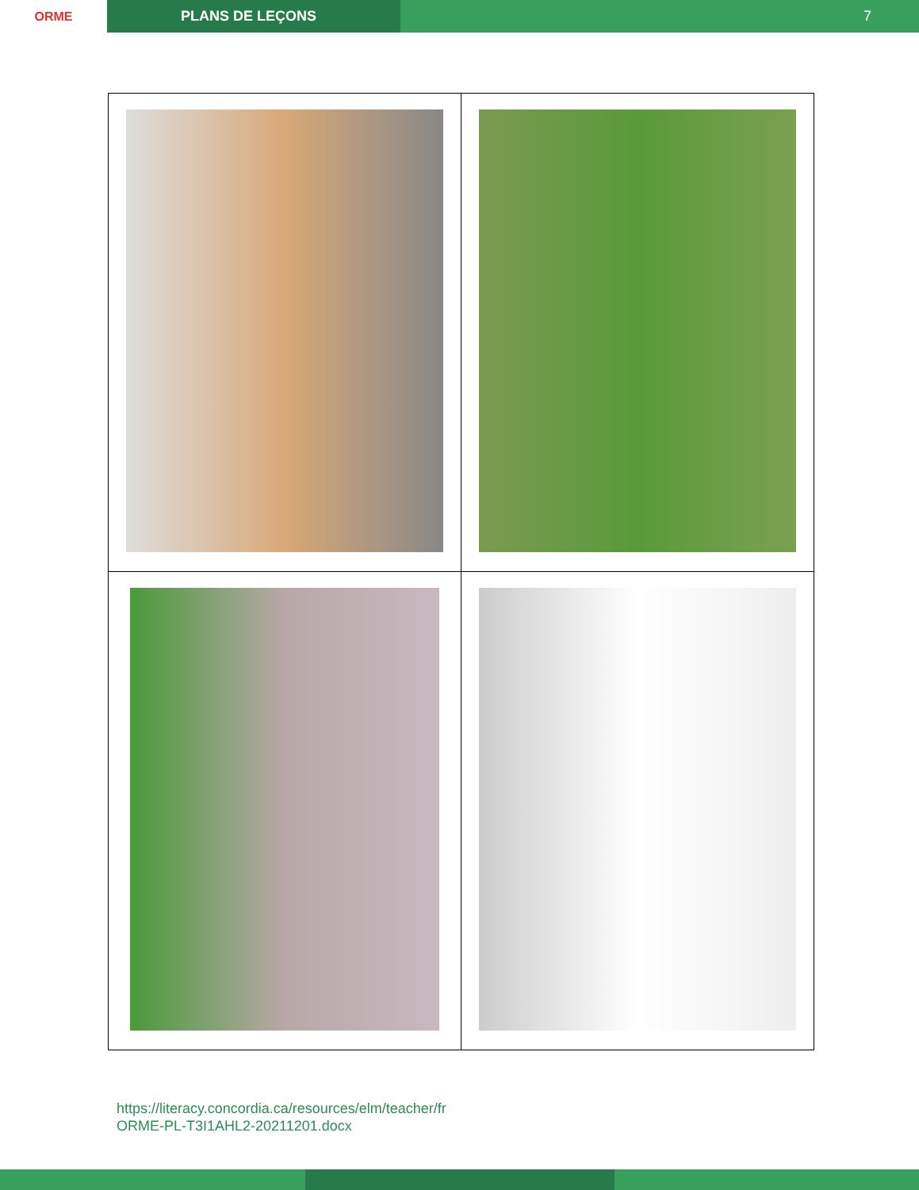ORME PLANS DE LEÇONS
7
https://literacy.concordia.ca/resources/elm/teacher/fr
ORME-PL-T3I1AHL2-20211201.docx